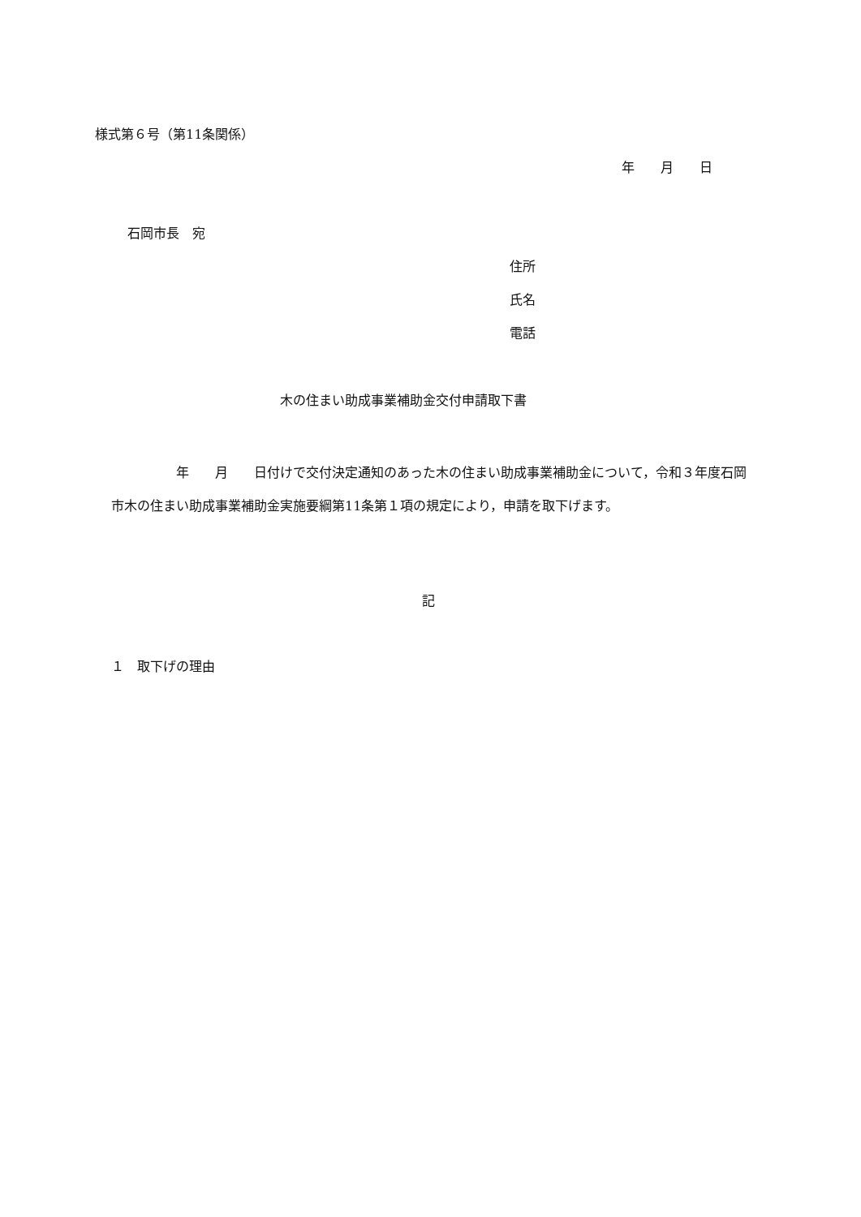様式第６号（第11条関係）
年　　月　　日
石岡市長　宛
住所
氏名
電話
木の住まい助成事業補助金交付申請取下書
　　　　　年　　月　　日付けで交付決定通知のあった木の住まい助成事業補助金について，令和３年度石岡市木の住まい助成事業補助金実施要綱第11条第１項の規定により，申請を取下げます。
記
１　取下げの理由